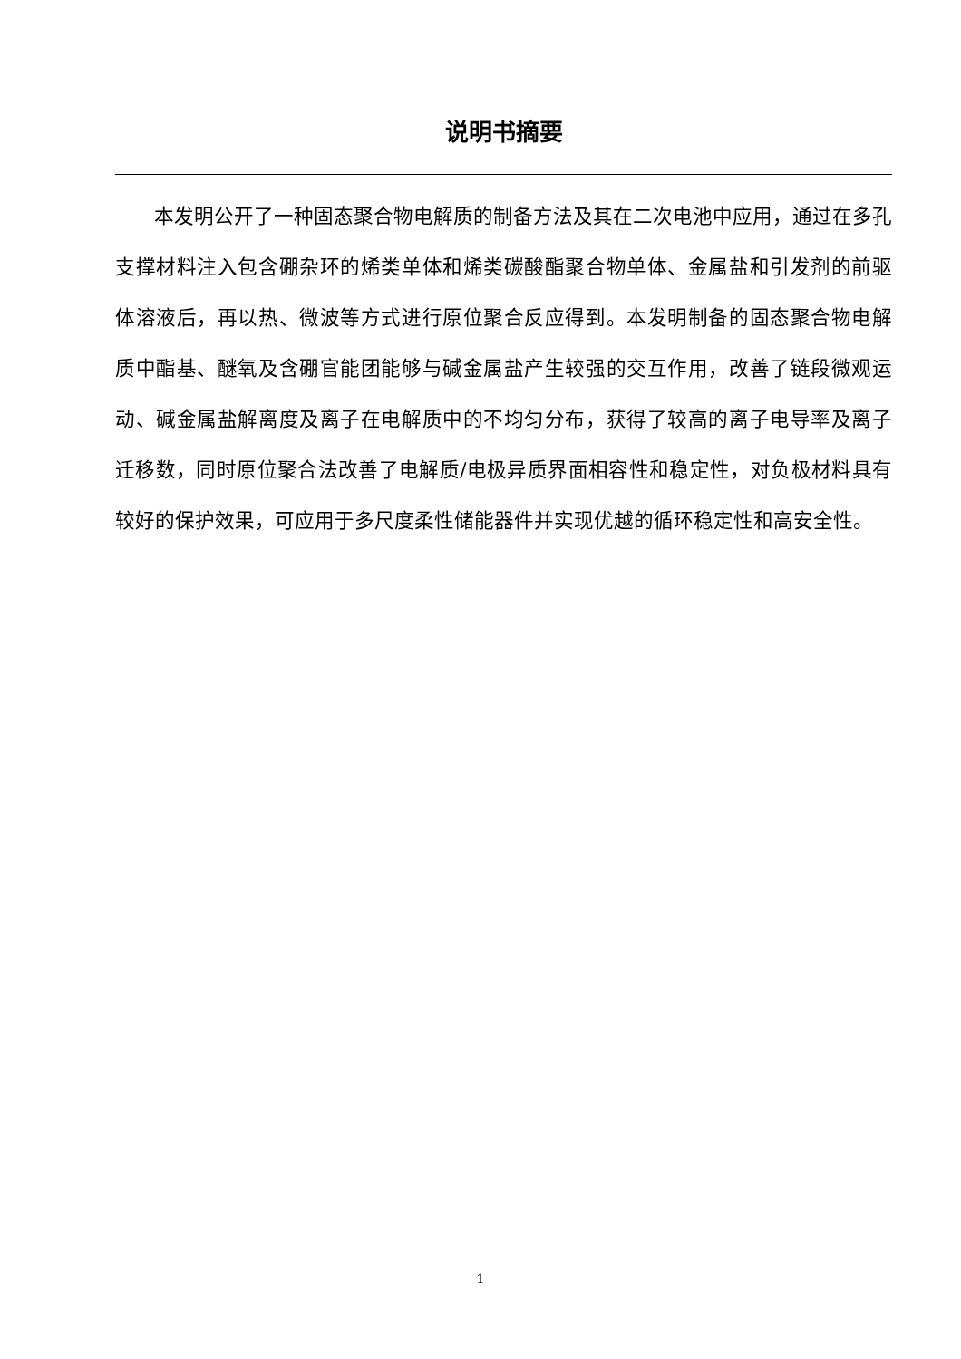说明书摘要
本发明公开了一种固态聚合物电解质的制备方法及其在二次电池中应用，通过在多孔支撑材料注入包含硼杂环的烯类单体和烯类碳酸酯聚合物单体、金属盐和引发剂的前驱体溶液后，再以热、微波等方式进行原位聚合反应得到。本发明制备的固态聚合物电解质中酯基、醚氧及含硼官能团能够与碱金属盐产生较强的交互作用，改善了链段微观运动、碱金属盐解离度及离子在电解质中的不均匀分布，获得了较高的离子电导率及离子迁移数，同时原位聚合法改善了电解质/电极异质界面相容性和稳定性，对负极材料具有较好的保护效果，可应用于多尺度柔性储能器件并实现优越的循环稳定性和高安全性。
1